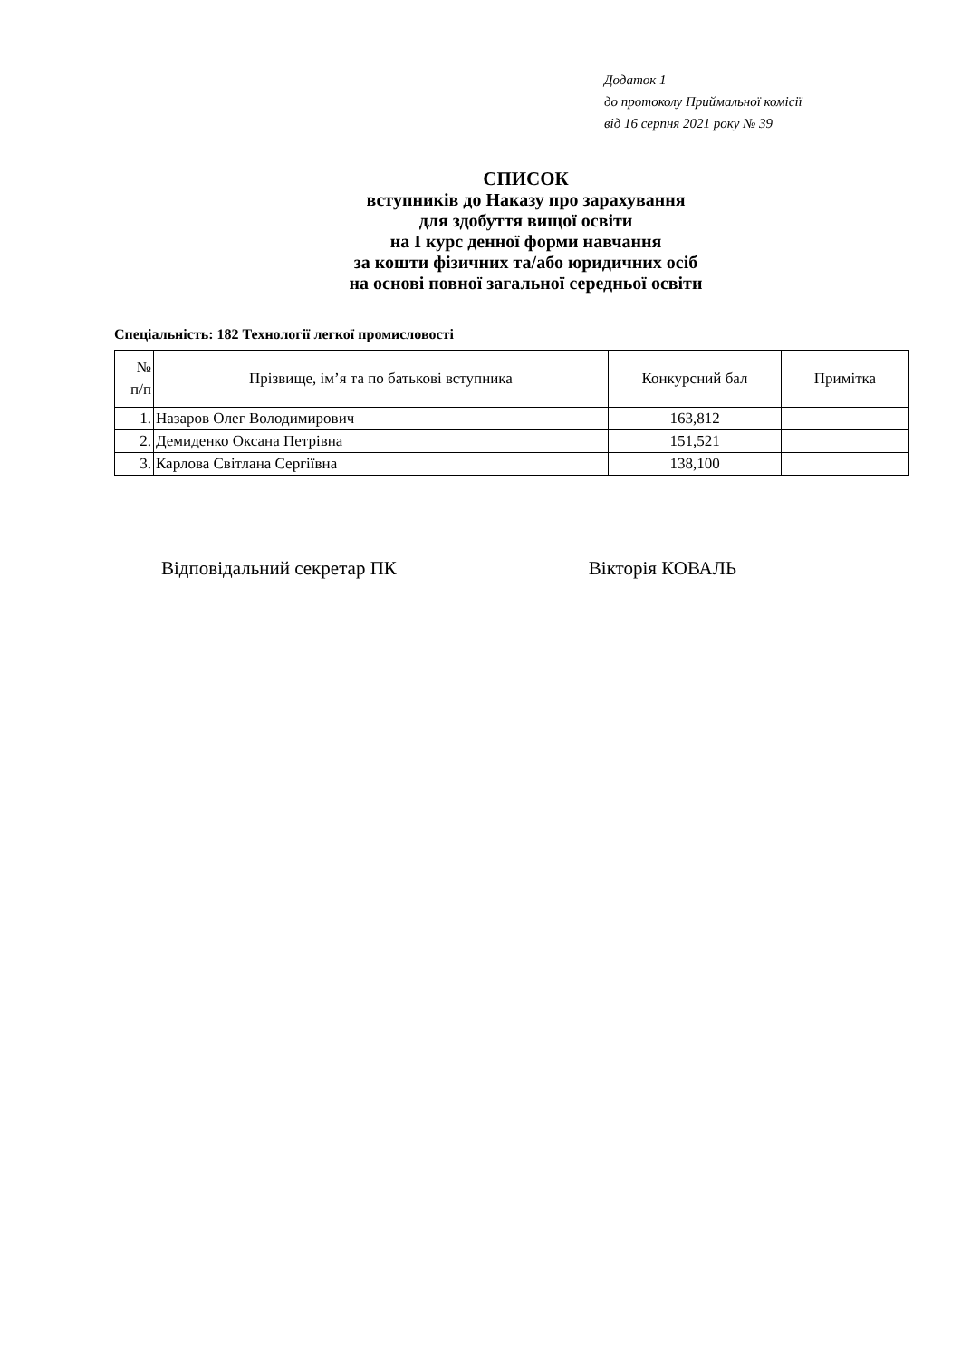Додаток 1
до протоколу Приймальної комісії
від 16 серпня 2021 року № 39
СПИСОК
вступників до Наказу про зарахування
для здобуття вищої освіти
на І курс денної форми навчання
за кошти фізичних та/або юридичних осіб
на основі повної загальної середньої освіти
Спеціальність: 182 Технології легкої промисловості
| № п/п | Прізвище, ім’я та по батькові вступника | Конкурсний бал | Примітка |
| --- | --- | --- | --- |
| 1. | Назаров Олег Володимирович | 163,812 | |
| 2. | Демиденко Оксана Петрівна | 151,521 | |
| 3. | Карлова Світлана Сергіївна | 138,100 | |
Відповідальний секретар ПК Вікторія КОВАЛЬ